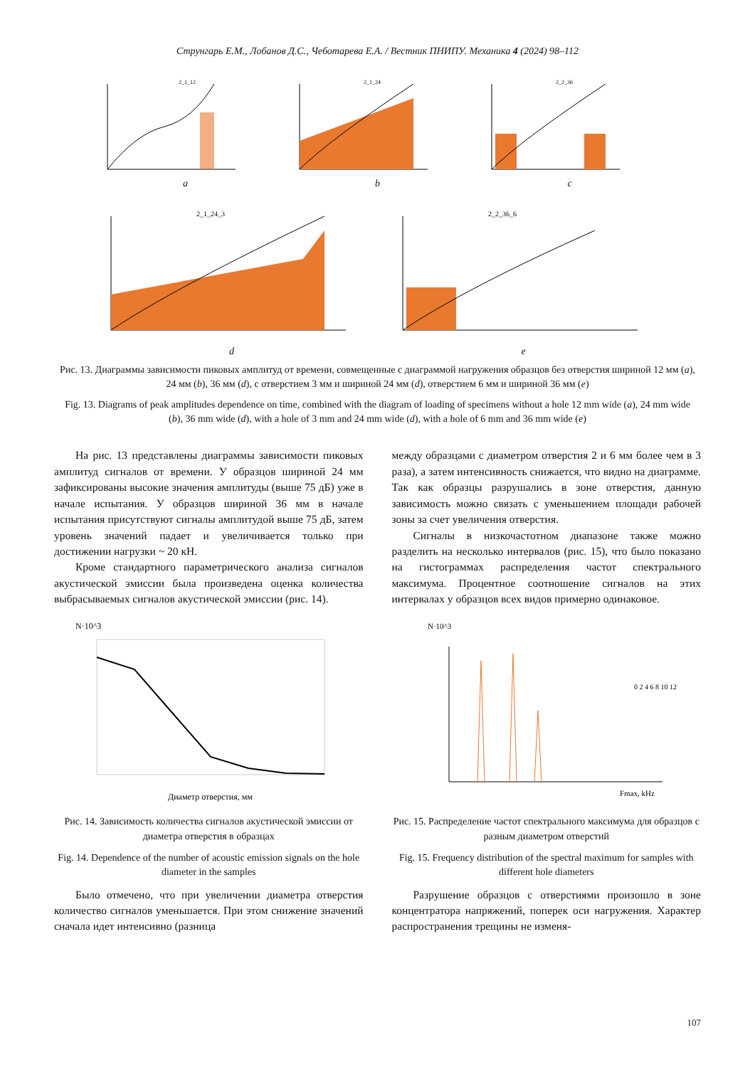Струнгарь Е.М., Лобанов Д.С., Чеботарева Е.А. / Вестник ПНИПУ. Механика 4 (2024) 98–112
2_1_12
a
2_1_24
b
2_2_36
c
2_1_24_3
d
2_2_36_6
e
Рис. 13. Диаграммы зависимости пиковых амплитуд от времени, совмещенные с диаграммой нагружения образцов без отверстия шириной 12 мм (a), 24 мм (b), 36 мм (d), с отверстием 3 мм и шириной 24 мм (d), отверстием 6 мм и шириной 36 мм (e)
Fig. 13. Diagrams of peak amplitudes dependence on time, combined with the diagram of loading of specimens without a hole 12 mm wide (a), 24 mm wide (b), 36 mm wide (d), with a hole of 3 mm and 24 mm wide (d), with a hole of 6 mm and 36 mm wide (e)
На рис. 13 представлены диаграммы зависимости пиковых амплитуд сигналов от времени. У образцов шириной 24 мм зафиксированы высокие значения амплитуды (выше 75 дБ) уже в начале испытания. У образцов шириной 36 мм в начале испытания присутствуют сигналы амплитудой выше 75 дБ, затем уровень значений падает и увеличивается только при достижении нагрузки ~ 20 кН.
Кроме стандартного параметрического анализа сигналов акустической эмиссии была произведена оценка количества выбрасываемых сигналов акустической эмиссии (рис. 14).
N·10^3
Диаметр отверстия, мм
Рис. 14. Зависимость количества сигналов акустической эмиссии от диаметра отверстия в образцах
Fig. 14. Dependence of the number of acoustic emission signals on the hole diameter in the samples
Было отмечено, что при увеличении диаметра отверстия количество сигналов уменьшается. При этом снижение значений сначала идет интенсивно (разница
между образцами с диаметром отверстия 2 и 6 мм более чем в 3 раза), а затем интенсивность снижается, что видно на диаграмме. Так как образцы разрушались в зоне отверстия, данную зависимость можно связать с уменьшением площади рабочей зоны за счет увеличения отверстия.
Сигналы в низкочастотном диапазоне также можно разделить на несколько интервалов (рис. 15), что было показано на гистограммах распределения частот спектрального максимума. Процентное соотношение сигналов на этих интервалах у образцов всех видов примерно одинаковое.
N·10^3
Fmax, kHz
0 2 4 6 8 10 12
Рис. 15. Распределение частот спектрального максимума для образцов с разным диаметром отверстий
Fig. 15. Frequency distribution of the spectral maximum for samples with different hole diameters
Разрушение образцов с отверстиями произошло в зоне концентратора напряжений, поперек оси нагружения. Характер распространения трещины не изменя-
107